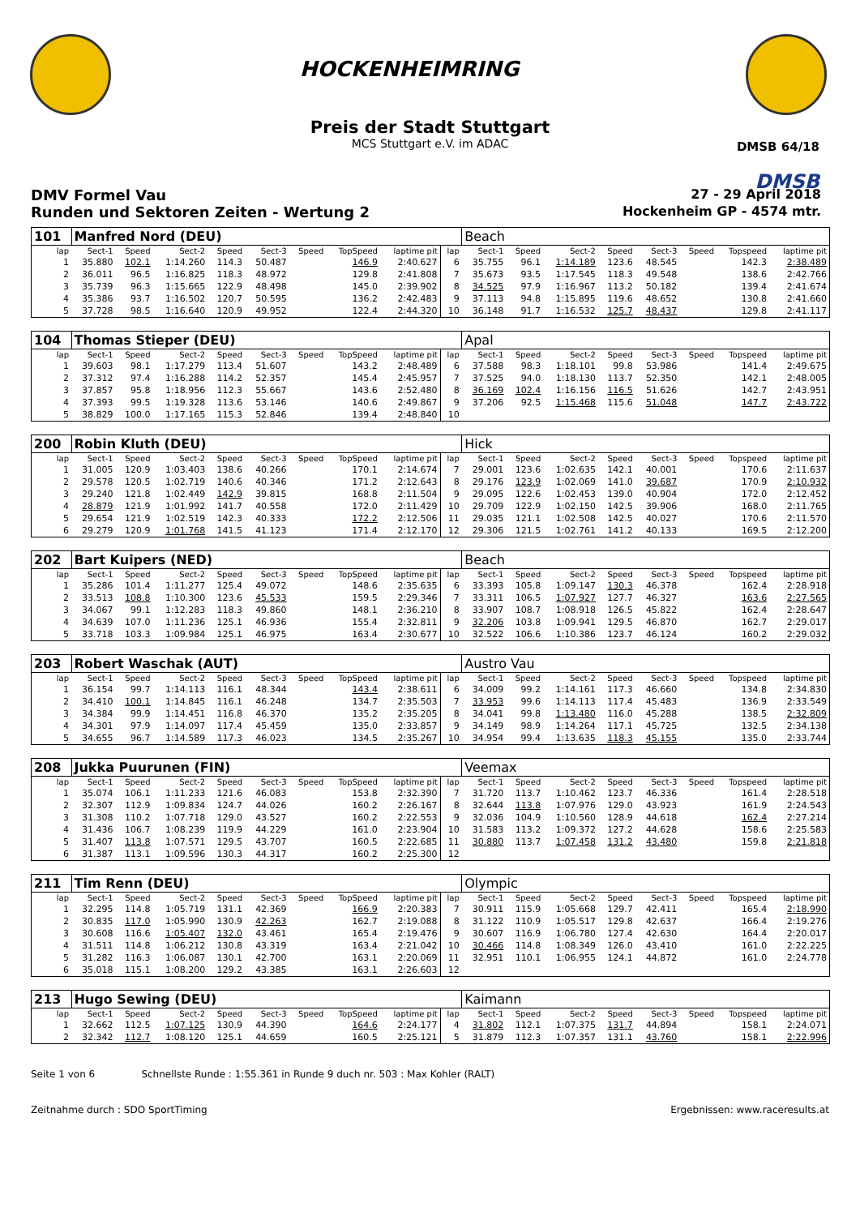HOCKENHEIMRING
Preis der Stadt Stuttgart
MCS Stuttgart e.V. im ADAC
DMSB 64/18
DMSB
DMV Formel Vau 27 - 29 April 2018
Runden und Sektoren Zeiten - Wertung 2 Hockenheim GP - 4574 mtr.
| 101 | Manfred Nord (DEU) | | | | | | | | | Beach | | | | | | | |
| lap | Sect-1 | Speed | Sect-2 | Speed | Sect-3 | Speed | TopSpeed | laptime pit | lap | Sect-1 | Speed | Sect-2 | Speed | Sect-3 | Speed | Topspeed | laptime pit |
| 1 | 35.880 | 102.1 | 1:14.260 | 114.3 | 50.487 | | 146.9 | 2:40.627 | 6 | 35.755 | 96.1 | 1:14.189 | 123.6 | 48.545 | | 142.3 | 2:38.489 |
| 2 | 36.011 | 96.5 | 1:16.825 | 118.3 | 48.972 | | 129.8 | 2:41.808 | 7 | 35.673 | 93.5 | 1:17.545 | 118.3 | 49.548 | | 138.6 | 2:42.766 |
| 3 | 35.739 | 96.3 | 1:15.665 | 122.9 | 48.498 | | 145.0 | 2:39.902 | 8 | 34.525 | 97.9 | 1:16.967 | 113.2 | 50.182 | | 139.4 | 2:41.674 |
| 4 | 35.386 | 93.7 | 1:16.502 | 120.7 | 50.595 | | 136.2 | 2:42.483 | 9 | 37.113 | 94.8 | 1:15.895 | 119.6 | 48.652 | | 130.8 | 2:41.660 |
| 5 | 37.728 | 98.5 | 1:16.640 | 120.9 | 49.952 | | 122.4 | 2:44.320 | 10 | 36.148 | 91.7 | 1:16.532 | 125.7 | 48.437 | | 129.8 | 2:41.117 |
| 104 | Thomas Stieper (DEU) | | | | | | | | | Apal | | | | | | | |
| lap | Sect-1 | Speed | Sect-2 | Speed | Sect-3 | Speed | TopSpeed | laptime pit | lap | Sect-1 | Speed | Sect-2 | Speed | Sect-3 | Speed | Topspeed | laptime pit |
| 1 | 39.603 | 98.1 | 1:17.279 | 113.4 | 51.607 | | 143.2 | 2:48.489 | 6 | 37.588 | 98.3 | 1:18.101 | 99.8 | 53.986 | | 141.4 | 2:49.675 |
| 2 | 37.312 | 97.4 | 1:16.288 | 114.2 | 52.357 | | 145.4 | 2:45.957 | 7 | 37.525 | 94.0 | 1:18.130 | 113.7 | 52.350 | | 142.1 | 2:48.005 |
| 3 | 37.857 | 95.8 | 1:18.956 | 112.3 | 55.667 | | 143.6 | 2:52.480 | 8 | 36.169 | 102.4 | 1:16.156 | 116.5 | 51.626 | | 142.7 | 2:43.951 |
| 4 | 37.393 | 99.5 | 1:19.328 | 113.6 | 53.146 | | 140.6 | 2:49.867 | 9 | 37.206 | 92.5 | 1:15.468 | 115.6 | 51.048 | | 147.7 | 2:43.722 |
| 5 | 38.829 | 100.0 | 1:17.165 | 115.3 | 52.846 | | 139.4 | 2:48.840 | 10 | | | | | | | | |
| 200 | Robin Kluth (DEU) | | | | | | | | | Hick | | | | | | | |
| lap | Sect-1 | Speed | Sect-2 | Speed | Sect-3 | Speed | TopSpeed | laptime pit | lap | Sect-1 | Speed | Sect-2 | Speed | Sect-3 | Speed | Topspeed | laptime pit |
| 1 | 31.005 | 120.9 | 1:03.403 | 138.6 | 40.266 | | 170.1 | 2:14.674 | 7 | 29.001 | 123.6 | 1:02.635 | 142.1 | 40.001 | | 170.6 | 2:11.637 |
| 2 | 29.578 | 120.5 | 1:02.719 | 140.6 | 40.346 | | 171.2 | 2:12.643 | 8 | 29.176 | 123.9 | 1:02.069 | 141.0 | 39.687 | | 170.9 | 2:10.932 |
| 3 | 29.240 | 121.8 | 1:02.449 | 142.9 | 39.815 | | 168.8 | 2:11.504 | 9 | 29.095 | 122.6 | 1:02.453 | 139.0 | 40.904 | | 172.0 | 2:12.452 |
| 4 | 28.879 | 121.9 | 1:01.992 | 141.7 | 40.558 | | 172.0 | 2:11.429 | 10 | 29.709 | 122.9 | 1:02.150 | 142.5 | 39.906 | | 168.0 | 2:11.765 |
| 5 | 29.654 | 121.9 | 1:02.519 | 142.3 | 40.333 | | 172.2 | 2:12.506 | 11 | 29.035 | 121.1 | 1:02.508 | 142.5 | 40.027 | | 170.6 | 2:11.570 |
| 6 | 29.279 | 120.9 | 1:01.768 | 141.5 | 41.123 | | 171.4 | 2:12.170 | 12 | 29.306 | 121.5 | 1:02.761 | 141.2 | 40.133 | | 169.5 | 2:12.200 |
| 202 | Bart Kuipers (NED) | | | | | | | | | Beach | | | | | | | |
| lap | Sect-1 | Speed | Sect-2 | Speed | Sect-3 | Speed | TopSpeed | laptime pit | lap | Sect-1 | Speed | Sect-2 | Speed | Sect-3 | Speed | Topspeed | laptime pit |
| 1 | 35.286 | 101.4 | 1:11.277 | 125.4 | 49.072 | | 148.6 | 2:35.635 | 6 | 33.393 | 105.8 | 1:09.147 | 130.3 | 46.378 | | 162.4 | 2:28.918 |
| 2 | 33.513 | 108.8 | 1:10.300 | 123.6 | 45.533 | | 159.5 | 2:29.346 | 7 | 33.311 | 106.5 | 1:07.927 | 127.7 | 46.327 | | 163.6 | 2:27.565 |
| 3 | 34.067 | 99.1 | 1:12.283 | 118.3 | 49.860 | | 148.1 | 2:36.210 | 8 | 33.907 | 108.7 | 1:08.918 | 126.5 | 45.822 | | 162.4 | 2:28.647 |
| 4 | 34.639 | 107.0 | 1:11.236 | 125.1 | 46.936 | | 155.4 | 2:32.811 | 9 | 32.206 | 103.8 | 1:09.941 | 129.5 | 46.870 | | 162.7 | 2:29.017 |
| 5 | 33.718 | 103.3 | 1:09.984 | 125.1 | 46.975 | | 163.4 | 2:30.677 | 10 | 32.522 | 106.6 | 1:10.386 | 123.7 | 46.124 | | 160.2 | 2:29.032 |
| 203 | Robert Waschak (AUT) | | | | | | | | | Austro Vau | | | | | | | |
| lap | Sect-1 | Speed | Sect-2 | Speed | Sect-3 | Speed | TopSpeed | laptime pit | lap | Sect-1 | Speed | Sect-2 | Speed | Sect-3 | Speed | Topspeed | laptime pit |
| 1 | 36.154 | 99.7 | 1:14.113 | 116.1 | 48.344 | | 143.4 | 2:38.611 | 6 | 34.009 | 99.2 | 1:14.161 | 117.3 | 46.660 | | 134.8 | 2:34.830 |
| 2 | 34.410 | 100.1 | 1:14.845 | 116.1 | 46.248 | | 134.7 | 2:35.503 | 7 | 33.953 | 99.6 | 1:14.113 | 117.4 | 45.483 | | 136.9 | 2:33.549 |
| 3 | 34.384 | 99.9 | 1:14.451 | 116.8 | 46.370 | | 135.2 | 2:35.205 | 8 | 34.041 | 99.8 | 1:13.480 | 116.0 | 45.288 | | 138.5 | 2:32.809 |
| 4 | 34.301 | 97.9 | 1:14.097 | 117.4 | 45.459 | | 135.0 | 2:33.857 | 9 | 34.149 | 98.9 | 1:14.264 | 117.1 | 45.725 | | 132.5 | 2:34.138 |
| 5 | 34.655 | 96.7 | 1:14.589 | 117.3 | 46.023 | | 134.5 | 2:35.267 | 10 | 34.954 | 99.4 | 1:13.635 | 118.3 | 45.155 | | 135.0 | 2:33.744 |
| 208 | Jukka Puurunen (FIN) | | | | | | | | | Veemax | | | | | | | |
| lap | Sect-1 | Speed | Sect-2 | Speed | Sect-3 | Speed | TopSpeed | laptime pit | lap | Sect-1 | Speed | Sect-2 | Speed | Sect-3 | Speed | Topspeed | laptime pit |
| 1 | 35.074 | 106.1 | 1:11.233 | 121.6 | 46.083 | | 153.8 | 2:32.390 | 7 | 31.720 | 113.7 | 1:10.462 | 123.7 | 46.336 | | 161.4 | 2:28.518 |
| 2 | 32.307 | 112.9 | 1:09.834 | 124.7 | 44.026 | | 160.2 | 2:26.167 | 8 | 32.644 | 113.8 | 1:07.976 | 129.0 | 43.923 | | 161.9 | 2:24.543 |
| 3 | 31.308 | 110.2 | 1:07.718 | 129.0 | 43.527 | | 160.2 | 2:22.553 | 9 | 32.036 | 104.9 | 1:10.560 | 128.9 | 44.618 | | 162.4 | 2:27.214 |
| 4 | 31.436 | 106.7 | 1:08.239 | 119.9 | 44.229 | | 161.0 | 2:23.904 | 10 | 31.583 | 113.2 | 1:09.372 | 127.2 | 44.628 | | 158.6 | 2:25.583 |
| 5 | 31.407 | 113.8 | 1:07.571 | 129.5 | 43.707 | | 160.5 | 2:22.685 | 11 | 30.880 | 113.7 | 1:07.458 | 131.2 | 43.480 | | 159.8 | 2:21.818 |
| 6 | 31.387 | 113.1 | 1:09.596 | 130.3 | 44.317 | | 160.2 | 2:25.300 | 12 | | | | | | | | |
| 211 | Tim Renn (DEU) | | | | | | | | | Olympic | | | | | | | |
| lap | Sect-1 | Speed | Sect-2 | Speed | Sect-3 | Speed | TopSpeed | laptime pit | lap | Sect-1 | Speed | Sect-2 | Speed | Sect-3 | Speed | Topspeed | laptime pit |
| 1 | 32.295 | 114.8 | 1:05.719 | 131.1 | 42.369 | | 166.9 | 2:20.383 | 7 | 30.911 | 115.9 | 1:05.668 | 129.7 | 42.411 | | 165.4 | 2:18.990 |
| 2 | 30.835 | 117.0 | 1:05.990 | 130.9 | 42.263 | | 162.7 | 2:19.088 | 8 | 31.122 | 110.9 | 1:05.517 | 129.8 | 42.637 | | 166.4 | 2:19.276 |
| 3 | 30.608 | 116.6 | 1:05.407 | 132.0 | 43.461 | | 165.4 | 2:19.476 | 9 | 30.607 | 116.9 | 1:06.780 | 127.4 | 42.630 | | 164.4 | 2:20.017 |
| 4 | 31.511 | 114.8 | 1:06.212 | 130.8 | 43.319 | | 163.4 | 2:21.042 | 10 | 30.466 | 114.8 | 1:08.349 | 126.0 | 43.410 | | 161.0 | 2:22.225 |
| 5 | 31.282 | 116.3 | 1:06.087 | 130.1 | 42.700 | | 163.1 | 2:20.069 | 11 | 32.951 | 110.1 | 1:06.955 | 124.1 | 44.872 | | 161.0 | 2:24.778 |
| 6 | 35.018 | 115.1 | 1:08.200 | 129.2 | 43.385 | | 163.1 | 2:26.603 | 12 | | | | | | | | |
| 213 | Hugo Sewing (DEU) | | | | | | | | | Kaimann | | | | | | | |
| lap | Sect-1 | Speed | Sect-2 | Speed | Sect-3 | Speed | TopSpeed | laptime pit | lap | Sect-1 | Speed | Sect-2 | Speed | Sect-3 | Speed | Topspeed | laptime pit |
| 1 | 32.662 | 112.5 | 1:07.125 | 130.9 | 44.390 | | 164.6 | 2:24.177 | 4 | 31.802 | 112.1 | 1:07.375 | 131.7 | 44.894 | | 158.1 | 2:24.071 |
| 2 | 32.342 | 112.7 | 1:08.120 | 125.1 | 44.659 | | 160.5 | 2:25.121 | 5 | 31.879 | 112.3 | 1:07.357 | 131.1 | 43.760 | | 158.1 | 2:22.996 |
Seite 1 von 6 Schnellste Runde : 1:55.361 in Runde 9 duch nr. 503 : Max Kohler (RALT)
Zeitnahme durch : SDO SportTiming Ergebnissen: www.raceresults.at